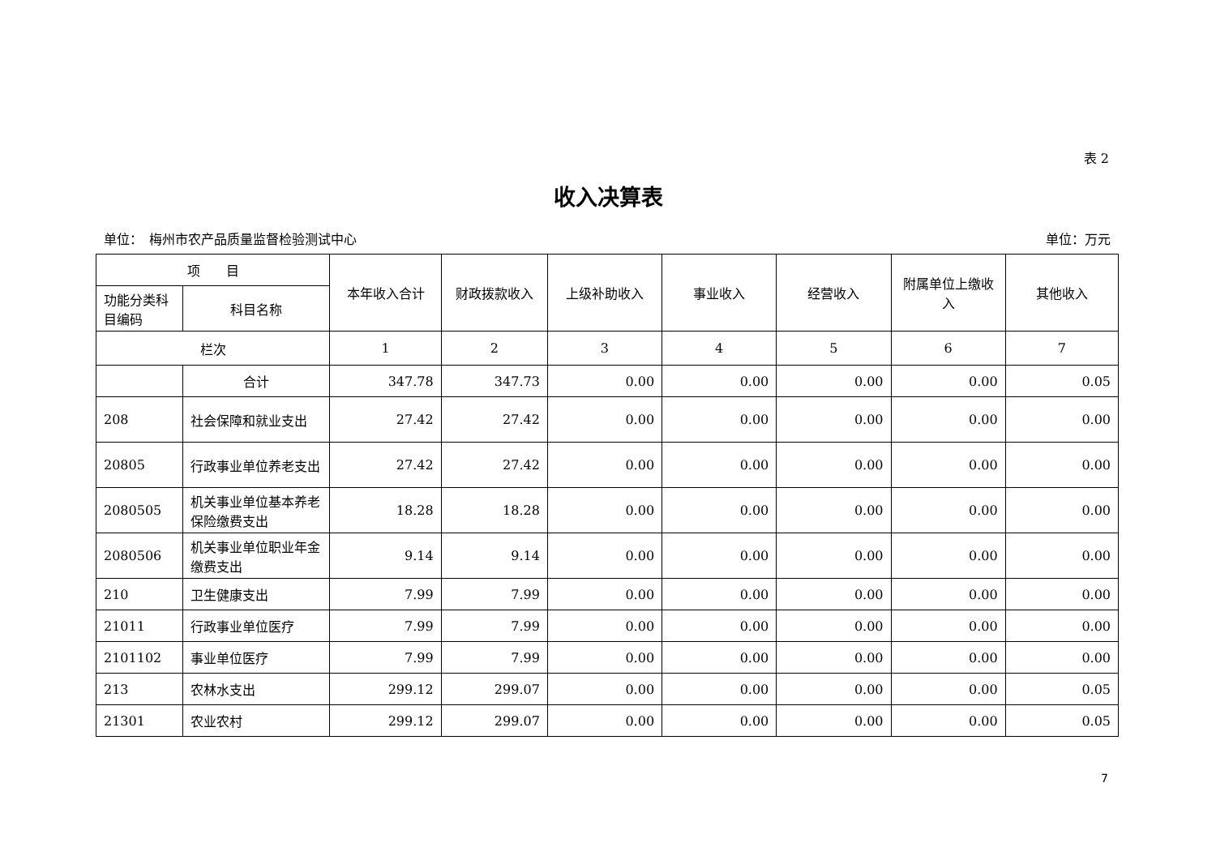表 2
收入决算表
单位：　梅州市农产品质量监督检验测试中心 单位：万元
| 项 目 | | 本年收入合计 | 财政拨款收入 | 上级补助收入 | 事业收入 | 经营收入 | 附属单位上缴收入 | 其他收入 |
| --- | --- | --- | --- | --- | --- | --- | --- | --- |
| 功能分类科目编码 | 科目名称 | | | | | | | |
| 栏次 | | 1 | 2 | 3 | 4 | 5 | 6 | 7 |
| | 合计 | 347.78 | 347.73 | 0.00 | 0.00 | 0.00 | 0.00 | 0.05 |
| 208 | 社会保障和就业支出 | 27.42 | 27.42 | 0.00 | 0.00 | 0.00 | 0.00 | 0.00 |
| 20805 | 行政事业单位养老支出 | 27.42 | 27.42 | 0.00 | 0.00 | 0.00 | 0.00 | 0.00 |
| 2080505 | 机关事业单位基本养老保险缴费支出 | 18.28 | 18.28 | 0.00 | 0.00 | 0.00 | 0.00 | 0.00 |
| 2080506 | 机关事业单位职业年金缴费支出 | 9.14 | 9.14 | 0.00 | 0.00 | 0.00 | 0.00 | 0.00 |
| 210 | 卫生健康支出 | 7.99 | 7.99 | 0.00 | 0.00 | 0.00 | 0.00 | 0.00 |
| 21011 | 行政事业单位医疗 | 7.99 | 7.99 | 0.00 | 0.00 | 0.00 | 0.00 | 0.00 |
| 2101102 | 事业单位医疗 | 7.99 | 7.99 | 0.00 | 0.00 | 0.00 | 0.00 | 0.00 |
| 213 | 农林水支出 | 299.12 | 299.07 | 0.00 | 0.00 | 0.00 | 0.00 | 0.05 |
| 21301 | 农业农村 | 299.12 | 299.07 | 0.00 | 0.00 | 0.00 | 0.00 | 0.05 |
7